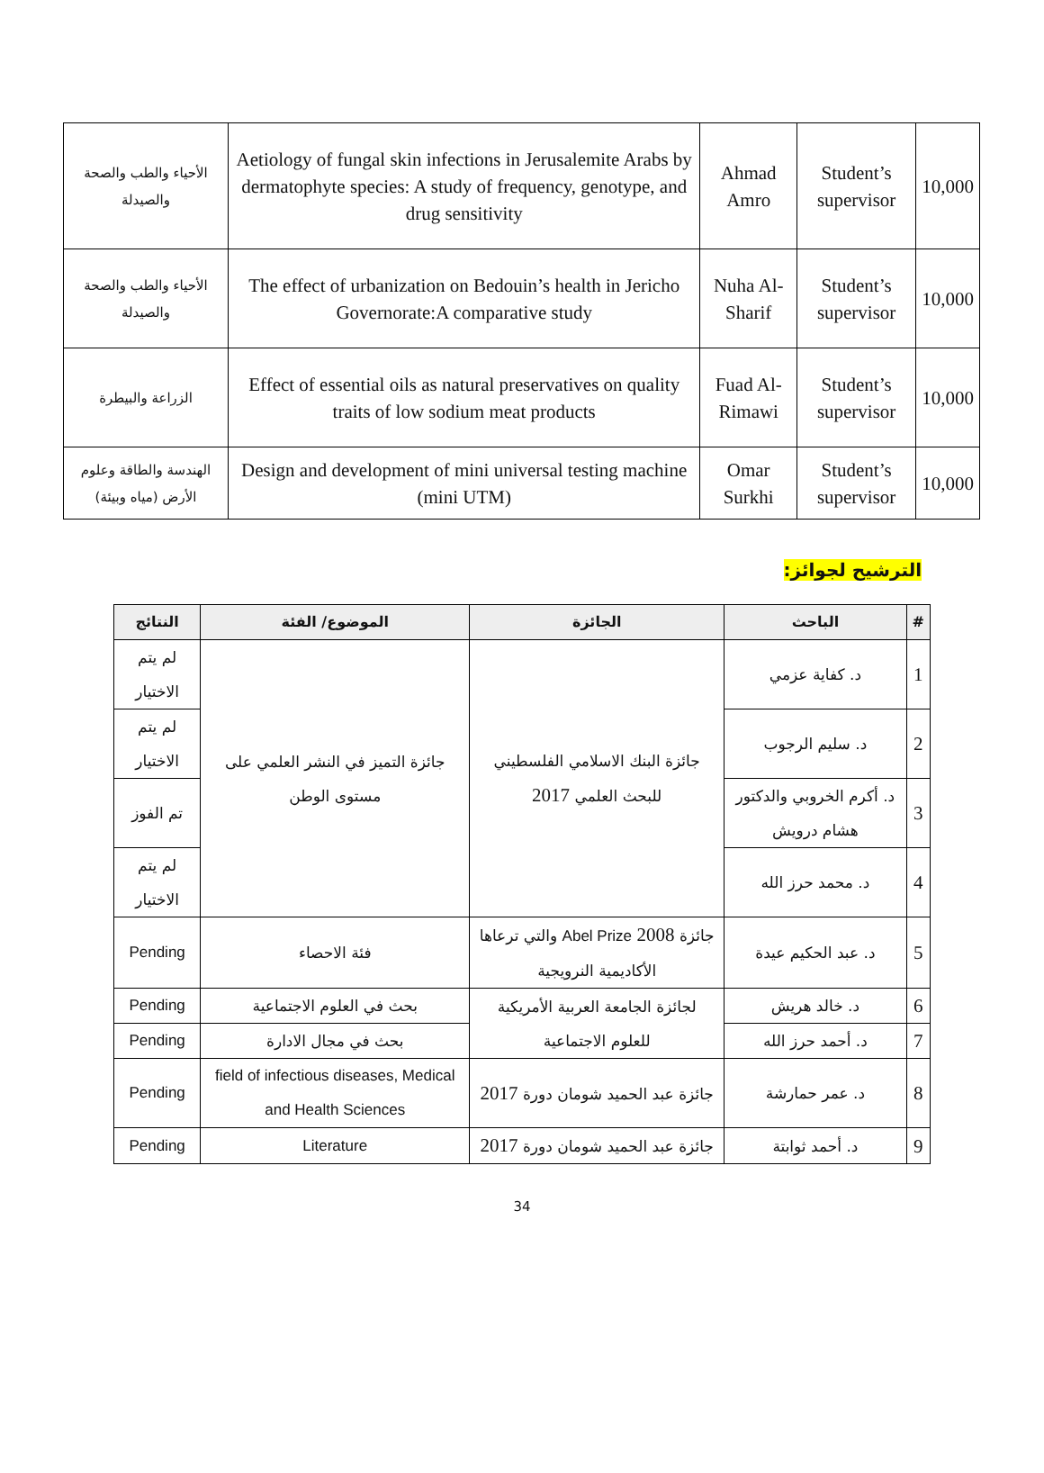| الأحياء والطب والصحة والصيدلة | Aetiology of fungal skin infections in Jerusalemite Arabs by dermatophyte species: A study of frequency, genotype, and drug sensitivity | Ahmad Amro | Student’s supervisor | 10,000 |
| الأحياء والطب والصحة والصيدلة | The effect of urbanization on Bedouin’s health in Jericho Governorate:A comparative study | Nuha Al-Sharif | Student’s supervisor | 10,000 |
| الزراعة والبيطرة | Effect of essential oils as natural preservatives on quality traits of low sodium meat products | Fuad Al-Rimawi | Student’s supervisor | 10,000 |
| الهندسة والطاقة وعلوم الأرض (مياه وبيئة) | Design and development of mini universal testing machine (mini UTM) | Omar Surkhi | Student’s supervisor | 10,000 |
الترشيح لجوائز:
| # | الباحث | الجائزة | الموضوع/ الفئة | النتائج |
| --- | --- | --- | --- | --- |
| 1 | د. كفاية عزمي | جائزة البنك الاسلامي الفلسطيني للبحث العلمي 2017 | جائزة التميز في النشر العلمي على مستوى الوطن | لم يتم الاختيار |
| 2 | د. سليم الرجوب | | | لم يتم الاختيار |
| 3 | د. أكرم الخروبي والدكتور هشام درويش | | | تم الفوز |
| 4 | د. محمد حرز الله | | | لم يتم الاختيار |
| 5 | د. عبد الحكيم عيدة | جائزة Abel Prize 2008 والتي ترعاها الأكاديمية النرويجية | فئة الاحصاء | Pending |
| 6 | د. خالد هريش | لجائزة الجامعة العربية الأمريكية للعلوم الاجتماعية | بحث في العلوم الاجتماعية | Pending |
| 7 | د. أحمد حرز الله | | بحث في مجال الادارة | Pending |
| 8 | د. عمر حمارشة | جائزة عبد الحميد شومان دورة 2017 | field of infectious diseases, Medical and Health Sciences | Pending |
| 9 | د. أحمد ثوابتة | جائزة عبد الحميد شومان دورة 2017 | Literature | Pending |
34